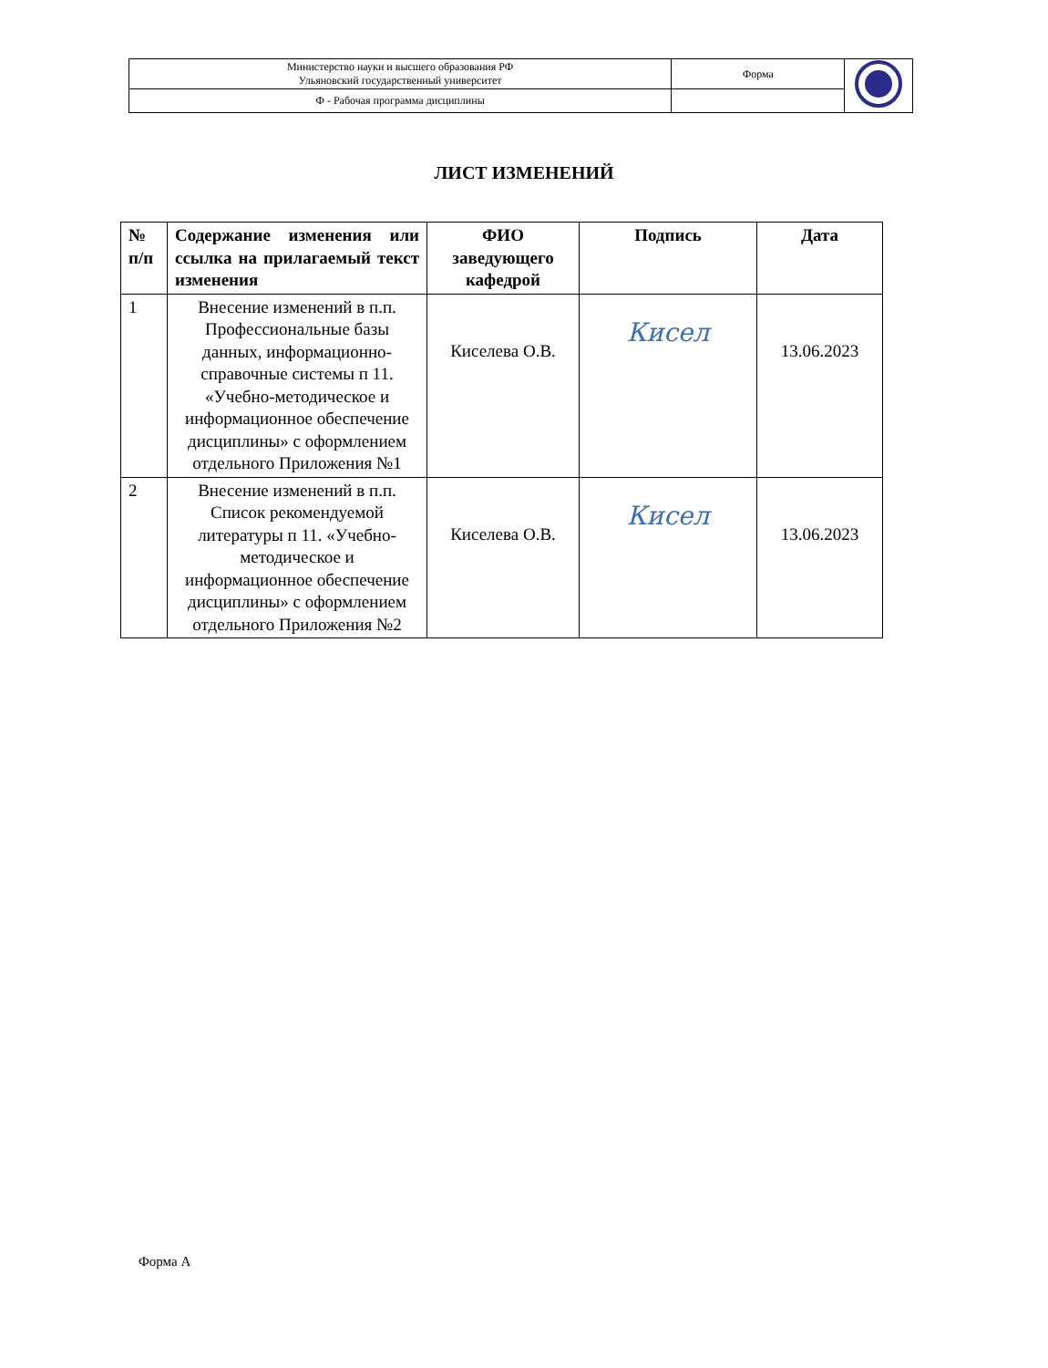| Министерство науки и высшего образования РФ Ульяновский государственный университет | Форма | |
| Ф - Рабочая программа дисциплины | | |
ЛИСТ ИЗМЕНЕНИЙ
| № п/п | Содержание изменения или ссылка на прилагаемый текст изменения | ФИО заведующего кафедрой | Подпись | Дата |
| --- | --- | --- | --- | --- |
| 1 | Внесение изменений в п.п. Профессиональные базы данных, информационно-справочные системы п 11. «Учебно-методическое и информационное обеспечение дисциплины» с оформлением отдельного Приложения №1 | Киселева О.В. | Кисел | 13.06.2023 |
| 2 | Внесение изменений в п.п. Список рекомендуемой литературы п 11. «Учебно-методическое и информационное обеспечение дисциплины» с оформлением отдельного Приложения №2 | Киселева О.В. | Кисел | 13.06.2023 |
Форма А